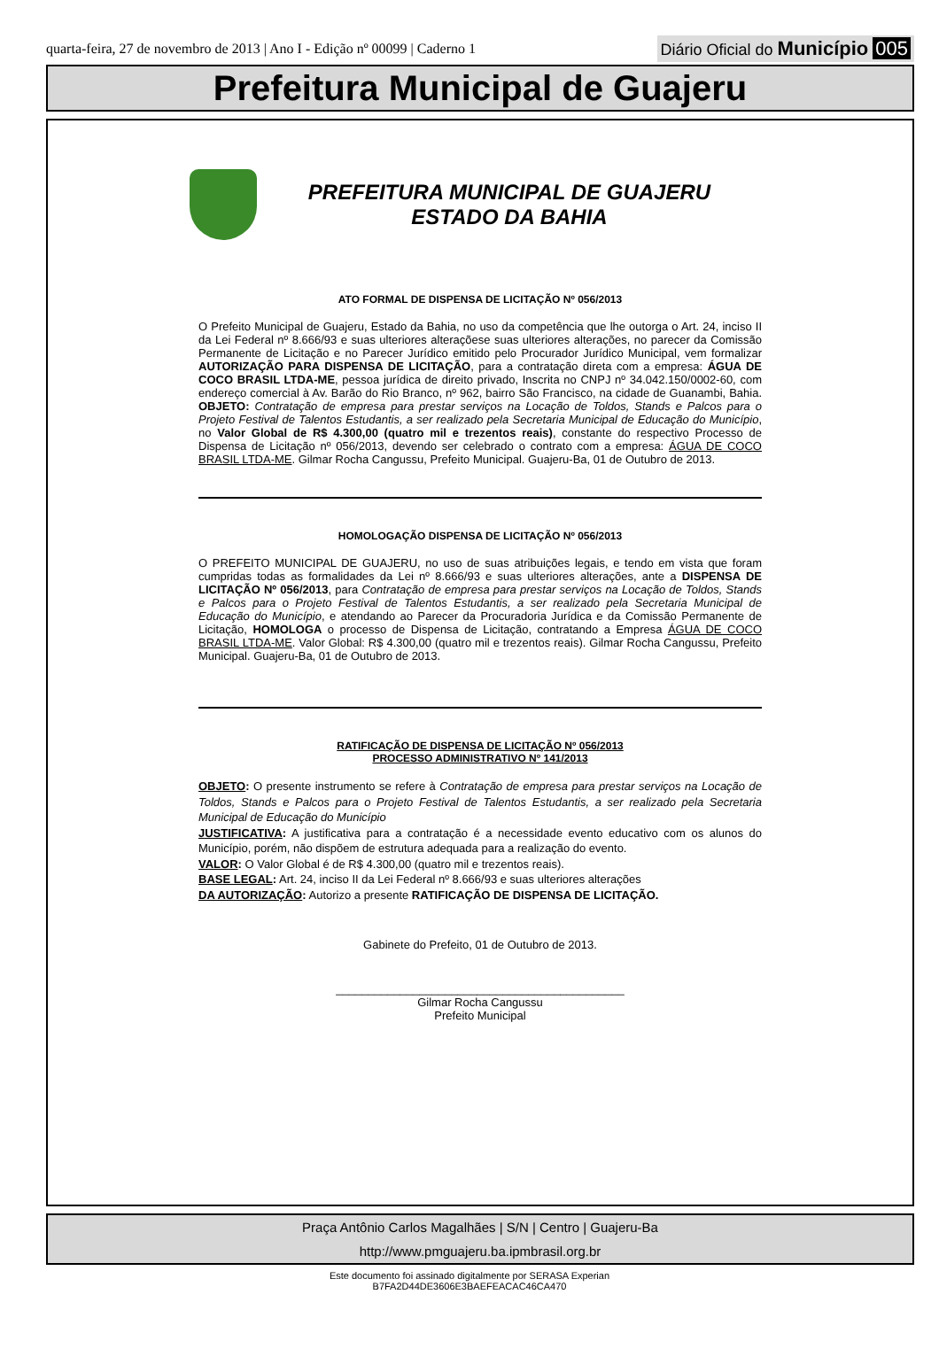quarta-feira, 27 de novembro de 2013 | Ano I - Edição nº 00099 | Caderno 1 Diário Oficial do Município 005
Prefeitura Municipal de Guajeru
PREFEITURA MUNICIPAL DE GUAJERU
ESTADO DA BAHIA
ATO FORMAL DE DISPENSA DE LICITAÇÃO Nº 056/2013
O Prefeito Municipal de Guajeru, Estado da Bahia, no uso da competência que lhe outorga o Art. 24, inciso II da Lei Federal nº 8.666/93 e suas ulteriores alteraçõese suas ulteriores alterações, no parecer da Comissão Permanente de Licitação e no Parecer Jurídico emitido pelo Procurador Jurídico Municipal, vem formalizar AUTORIZAÇÃO PARA DISPENSA DE LICITAÇÃO, para a contratação direta com a empresa: ÁGUA DE COCO BRASIL LTDA-ME, pessoa jurídica de direito privado, Inscrita no CNPJ nº 34.042.150/0002-60, com endereço comercial à Av. Barão do Rio Branco, nº 962, bairro São Francisco, na cidade de Guanambi, Bahia. OBJETO: Contratação de empresa para prestar serviços na Locação de Toldos, Stands e Palcos para o Projeto Festival de Talentos Estudantis, a ser realizado pela Secretaria Municipal de Educação do Município, no Valor Global de R$ 4.300,00 (quatro mil e trezentos reais), constante do respectivo Processo de Dispensa de Licitação nº 056/2013, devendo ser celebrado o contrato com a empresa: ÁGUA DE COCO BRASIL LTDA-ME. Gilmar Rocha Cangussu, Prefeito Municipal. Guajeru-Ba, 01 de Outubro de 2013.
HOMOLOGAÇÃO DISPENSA DE LICITAÇÃO Nº 056/2013
O PREFEITO MUNICIPAL DE GUAJERU, no uso de suas atribuições legais, e tendo em vista que foram cumpridas todas as formalidades da Lei nº 8.666/93 e suas ulteriores alterações, ante a DISPENSA DE LICITAÇÃO Nº 056/2013, para Contratação de empresa para prestar serviços na Locação de Toldos, Stands e Palcos para o Projeto Festival de Talentos Estudantis, a ser realizado pela Secretaria Municipal de Educação do Município, e atendando ao Parecer da Procuradoria Jurídica e da Comissão Permanente de Licitação, HOMOLOGA o processo de Dispensa de Licitação, contratando a Empresa ÁGUA DE COCO BRASIL LTDA-ME. Valor Global: R$ 4.300,00 (quatro mil e trezentos reais). Gilmar Rocha Cangussu, Prefeito Municipal. Guajeru-Ba, 01 de Outubro de 2013.
RATIFICAÇÃO DE DISPENSA DE LICITAÇÃO Nº 056/2013
PROCESSO ADMINISTRATIVO Nº 141/2013
OBJETO: O presente instrumento se refere à Contratação de empresa para prestar serviços na Locação de Toldos, Stands e Palcos para o Projeto Festival de Talentos Estudantis, a ser realizado pela Secretaria Municipal de Educação do Município
JUSTIFICATIVA: A justificativa para a contratação é a necessidade evento educativo com os alunos do Município, porém, não dispõem de estrutura adequada para a realização do evento.
VALOR: O Valor Global é de R$ 4.300,00 (quatro mil e trezentos reais).
BASE LEGAL: Art. 24, inciso II da Lei Federal nº 8.666/93 e suas ulteriores alterações
DA AUTORIZAÇÃO: Autorizo a presente RATIFICAÇÃO DE DISPENSA DE LICITAÇÃO.
Gabinete do Prefeito, 01 de Outubro de 2013.
_____________________________________________
Gilmar Rocha Cangussu
Prefeito Municipal
Praça Antônio Carlos Magalhães | S/N | Centro | Guajeru-Ba
http://www.pmguajeru.ba.ipmbrasil.org.br
Este documento foi assinado digitalmente por SERASA Experian
B7FA2D44DE3606E3BAEFEACAC46CA470